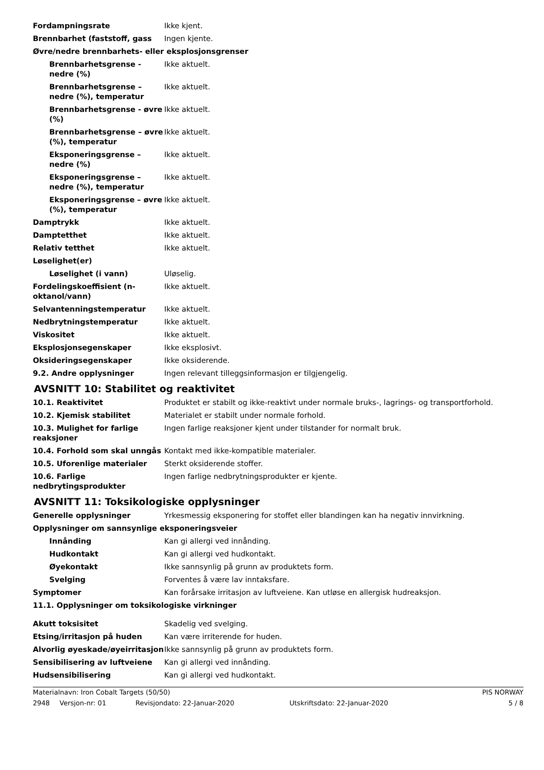| Fordampningsrate | Ikke kjent. |
| Brennbarhet (faststoff, gass | Ingen kjente. |
| Øvre/nedre brennbarhets- eller eksplosjonsgrenser | |
| Brennbarhetsgrense - nedre (%) | Ikke aktuelt. |
| Brennbarhetsgrense – nedre (%), temperatur | Ikke aktuelt. |
| Brennbarhetsgrense - øvre (%) | Ikke aktuelt. |
| Brennbarhetsgrense – øvre (%), temperatur | Ikke aktuelt. |
| Eksponeringsgrense – nedre (%) | Ikke aktuelt. |
| Eksponeringsgrense – nedre (%), temperatur | Ikke aktuelt. |
| Eksponeringsgrense – øvre (%), temperatur | Ikke aktuelt. |
| Damptrykk | Ikke aktuelt. |
| Damptetthet | Ikke aktuelt. |
| Relativ tetthet | Ikke aktuelt. |
| Løselighet(er) | |
| Løselighet (i vann) | Uløselig. |
| Fordelingskoeffisient (n-oktanol/vann) | Ikke aktuelt. |
| Selvantenningstemperatur | Ikke aktuelt. |
| Nedbrytningstemperatur | Ikke aktuelt. |
| Viskositet | Ikke aktuelt. |
| Eksplosjonsegenskaper | Ikke eksplosivt. |
| Oksideringsegenskaper | Ikke oksiderende. |
| 9.2. Andre opplysninger | Ingen relevant tilleggsinformasjon er tilgjengelig. |
AVSNITT 10: Stabilitet og reaktivitet
| 10.1. Reaktivitet | Produktet er stabilt og ikke-reaktivt under normale bruks-, lagrings- og transportforhold. |
| 10.2. Kjemisk stabilitet | Materialet er stabilt under normale forhold. |
| 10.3. Mulighet for farlige reaksjoner | Ingen farlige reaksjoner kjent under tilstander for normalt bruk. |
| 10.4. Forhold som skal unngås | Kontakt med ikke-kompatible materialer. |
| 10.5. Uforenlige materialer | Sterkt oksiderende stoffer. |
| 10.6. Farlige nedbrytingsprodukter | Ingen farlige nedbrytningsprodukter er kjente. |
AVSNITT 11: Toksikologiske opplysninger
| Generelle opplysninger | Yrkesmessig eksponering for stoffet eller blandingen kan ha negativ innvirkning. |
| Opplysninger om sannsynlige eksponeringsveier | |
| Innånding | Kan gi allergi ved innånding. |
| Hudkontakt | Kan gi allergi ved hudkontakt. |
| Øyekontakt | Ikke sannsynlig på grunn av produktets form. |
| Svelging | Forventes å være lav inntaksfare. |
| Symptomer | Kan forårsake irritasjon av luftveiene. Kan utløse en allergisk hudreaksjon. |
| 11.1. Opplysninger om toksikologiske virkninger | |
| Akutt toksisitet | Skadelig ved svelging. |
| Etsing/irritasjon på huden | Kan være irriterende for huden. |
| Alvorlig øyeskade/øyeirritasjon | Ikke sannsynlig på grunn av produktets form. |
| Sensibilisering av luftveiene | Kan gi allergi ved innånding. |
| Hudsensibilisering | Kan gi allergi ved hudkontakt. |
Materialnavn: Iron Cobalt Targets (50/50) PIS NORWAY
2948 Versjon-nr: 01 Revisjondato: 22-Januar-2020 Utskriftsdato: 22-Januar-2020 5 / 8